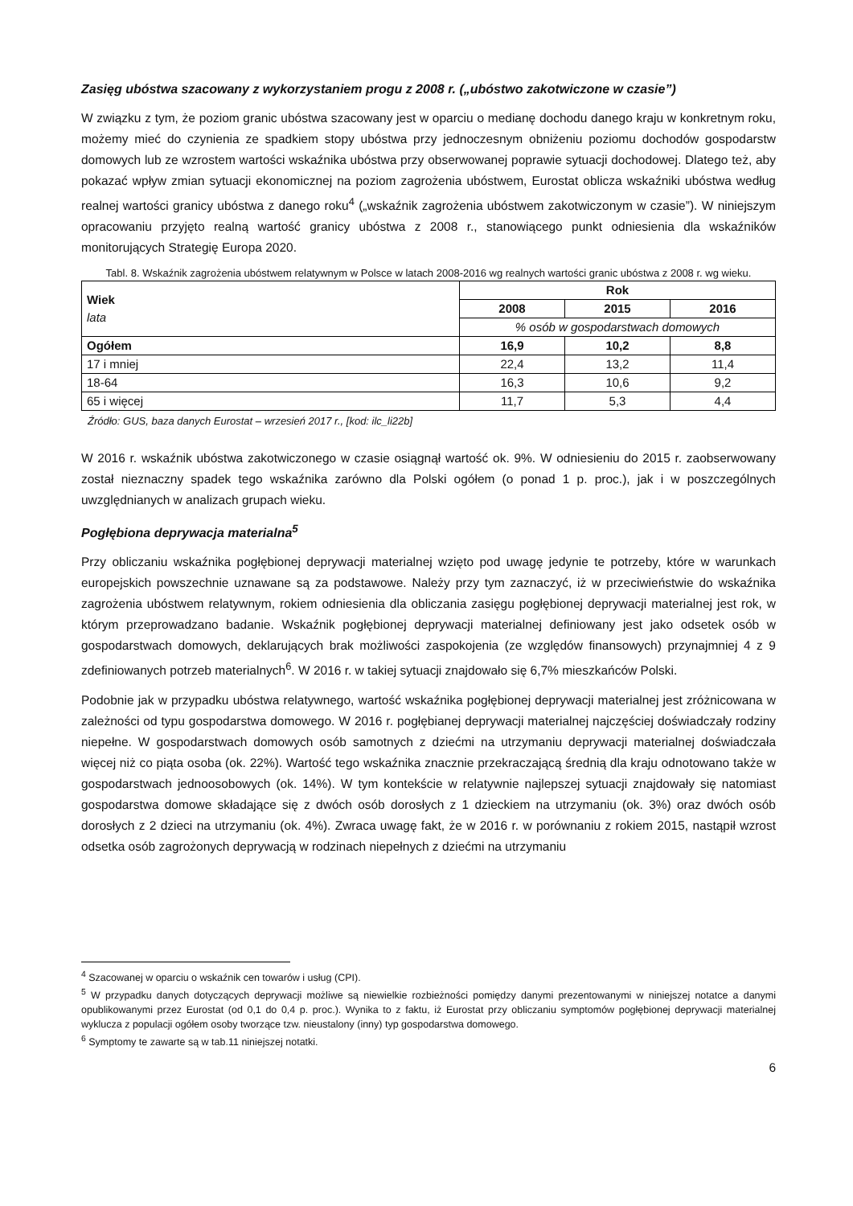Zasięg ubóstwa szacowany z wykorzystaniem progu z 2008 r. („ubóstwo zakotwiczone w czasie”)
W związku z tym, że poziom granic ubóstwa szacowany jest w oparciu o medianę dochodu danego kraju w konkretnym roku, możemy mieć do czynienia ze spadkiem stopy ubóstwa przy jednoczesnym obniżeniu poziomu dochodów gospodarstw domowych lub ze wzrostem wartości wskaźnika ubóstwa przy obserwowanej poprawie sytuacji dochodowej. Dlatego też, aby pokazać wpływ zmian sytuacji ekonomicznej na poziom zagrożenia ubóstwem, Eurostat oblicza wskaźniki ubóstwa według realnej wartości granicy ubóstwa z danego roku<sup>4</sup> („wskaźnik zagrożenia ubóstwem zakotwiczonym w czasie”). W niniejszym opracowaniu przyjęto realną wartość granicy ubóstwa z 2008 r., stanowiącego punkt odniesienia dla wskaźników monitorujących Strategię Europa 2020.
Tabl. 8. Wskaźnik zagrożenia ubóstwem relatywnym w Polsce w latach 2008-2016 wg realnych wartości granic ubóstwa z 2008 r. wg wieku.
| Wiek lata | Rok | | |
| --- | --- | --- | --- |
| | 2008 | 2015 | 2016 |
| | % osób w gospodarstwach domowych | | |
| Ogółem | 16,9 | 10,2 | 8,8 |
| 17 i mniej | 22,4 | 13,2 | 11,4 |
| 18-64 | 16,3 | 10,6 | 9,2 |
| 65 i więcej | 11,7 | 5,3 | 4,4 |
Źródło: GUS, baza danych Eurostat – wrzesień 2017 r., [kod: ilc_li22b]
W 2016 r. wskaźnik ubóstwa zakotwiczonego w czasie osiągnął wartość ok. 9%. W odniesieniu do 2015 r. zaobserwowany został nieznaczny spadek tego wskaźnika zarówno dla Polski ogółem (o ponad 1 p. proc.), jak i w poszczególnych uwzględnianych w analizach grupach wieku.
Pogłębiona deprywacja materialna<sup>5</sup>
Przy obliczaniu wskaźnika pogłębionej deprywacji materialnej wzięto pod uwagę jedynie te potrzeby, które w warunkach europejskich powszechnie uznawane są za podstawowe. Należy przy tym zaznaczyć, iż w przeciwieństwie do wskaźnika zagrożenia ubóstwem relatywnym, rokiem odniesienia dla obliczania zasięgu pogłębionej deprywacji materialnej jest rok, w którym przeprowadzano badanie. Wskaźnik pogłębionej deprywacji materialnej definiowany jest jako odsetek osób w gospodarstwach domowych, deklarujących brak możliwości zaspokojenia (ze względów finansowych) przynajmniej 4 z 9 zdefiniowanych potrzeb materialnych<sup>6</sup>. W 2016 r. w takiej sytuacji znajdowało się 6,7% mieszkańców Polski.
Podobnie jak w przypadku ubóstwa relatywnego, wartość wskaźnika pogłębionej deprywacji materialnej jest zróżnicowana w zależności od typu gospodarstwa domowego. W 2016 r. pogłębianej deprywacji materialnej najczęściej doświadczały rodziny niepełne. W gospodarstwach domowych osób samotnych z dziećmi na utrzymaniu deprywacji materialnej doświadczała więcej niż co piąta osoba (ok. 22%). Wartość tego wskaźnika znacznie przekraczającą średnią dla kraju odnotowano także w gospodarstwach jednoosobowych (ok. 14%). W tym kontekście w relatywnie najlepszej sytuacji znajdowały się natomiast gospodarstwa domowe składające się z dwóch osób dorosłych z 1 dzieckiem na utrzymaniu (ok. 3%) oraz dwóch osób dorosłych z 2 dzieci na utrzymaniu (ok. 4%). Zwraca uwagę fakt, że w 2016 r. w porównaniu z rokiem 2015, nastąpił wzrost odsetka osób zagrożonych deprywacją w rodzinach niepełnych z dziećmi na utrzymaniu
<sup>4</sup> Szacowanej w oparciu o wskaźnik cen towarów i usług (CPI).
<sup>5</sup> W przypadku danych dotyczących deprywacji możliwe są niewielkie rozbieżności pomiędzy danymi prezentowanymi w niniejszej notatce a danymi opublikowanymi przez Eurostat (od 0,1 do 0,4 p. proc.). Wynika to z faktu, iż Eurostat przy obliczaniu symptomów pogłębionej deprywacji materialnej wyklucza z populacji ogółem osoby tworzące tzw. nieustalony (inny) typ gospodarstwa domowego.
<sup>6</sup> Symptomy te zawarte są w tab.11 niniejszej notatki.
6